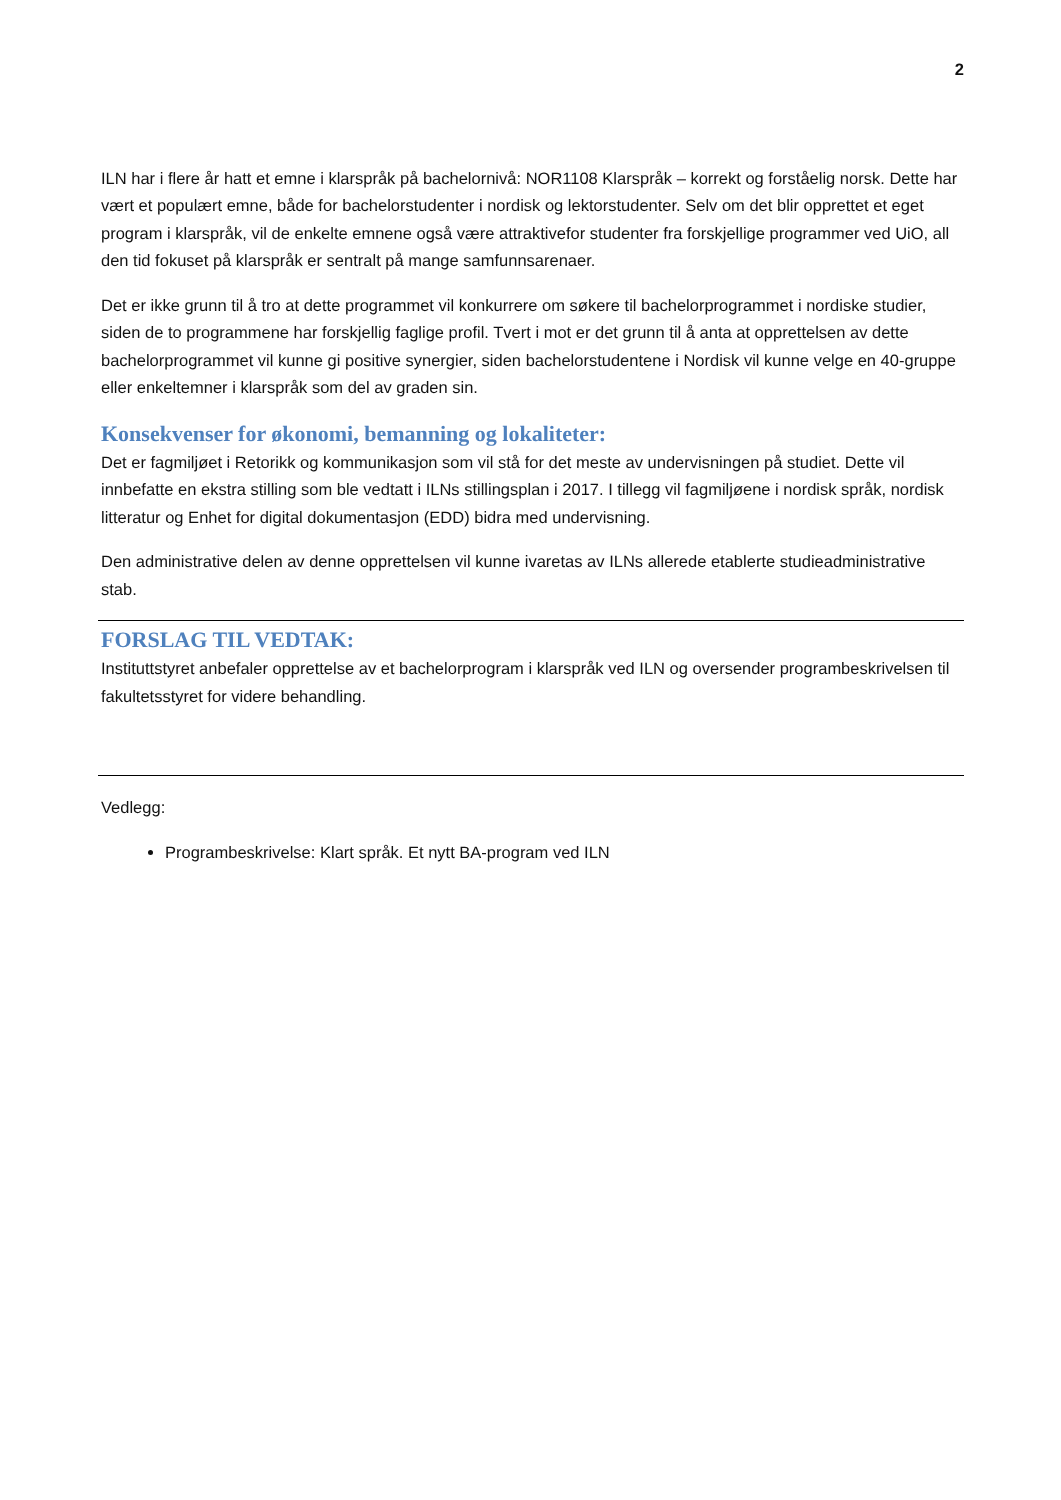2
ILN har i flere år hatt et emne i klarspråk på bachelornivå: NOR1108 Klarspråk – korrekt og forståelig norsk. Dette har vært et populært emne, både for bachelorstudenter i nordisk og lektorstudenter. Selv om det blir opprettet et eget program i klarspråk, vil de enkelte emnene også være attraktivefor studenter fra forskjellige programmer ved UiO, all den tid fokuset på klarspråk er sentralt på mange samfunnsarenaer.
Det er ikke grunn til å tro at dette programmet vil konkurrere om søkere til bachelorprogrammet i nordiske studier, siden de to programmene har forskjellig faglige profil. Tvert i mot er det grunn til å anta at opprettelsen av dette bachelorprogrammet vil kunne gi positive synergier, siden bachelorstudentene i Nordisk vil kunne velge en 40-gruppe eller enkeltemner i klarspråk som del av graden sin.
Konsekvenser for økonomi, bemanning og lokaliteter:
Det er fagmiljøet i Retorikk og kommunikasjon som vil stå for det meste av undervisningen på studiet. Dette vil innbefatte en ekstra stilling som ble vedtatt i ILNs stillingsplan i 2017. I tillegg vil fagmiljøene i nordisk språk, nordisk litteratur og Enhet for digital dokumentasjon (EDD) bidra med undervisning.
Den administrative delen av denne opprettelsen vil kunne ivaretas av ILNs allerede etablerte studieadministrative stab.
FORSLAG TIL VEDTAK:
Instituttstyret anbefaler opprettelse av et bachelorprogram i klarspråk ved ILN og oversender programbeskrivelsen til fakultetsstyret for videre behandling.
Vedlegg:
Programbeskrivelse: Klart språk. Et nytt BA-program ved ILN